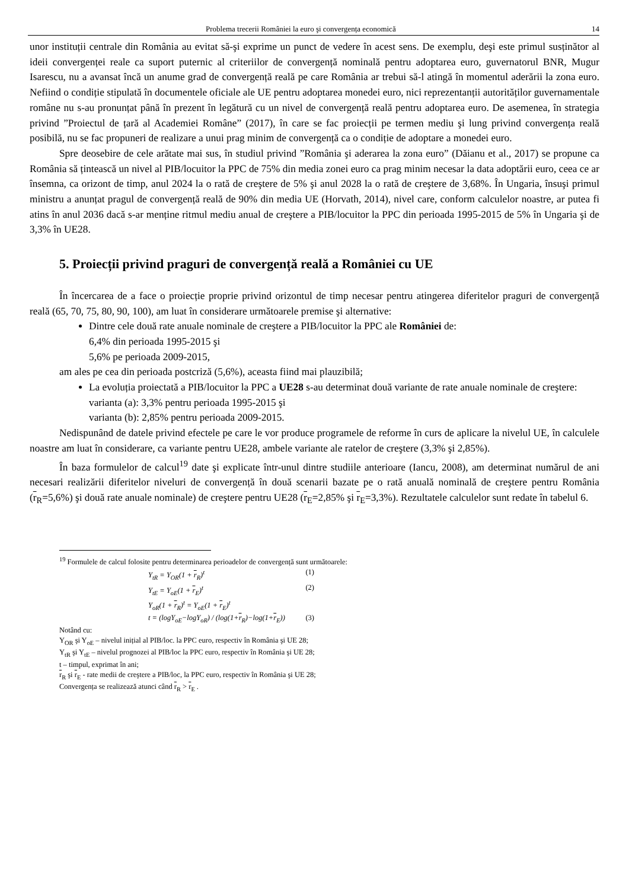Problema trecerii României la euro şi convergența economică 14
unor instituții centrale din România au evitat să-şi exprime un punct de vedere în acest sens. De exemplu, deşi este primul susținător al ideii convergenței reale ca suport puternic al criteriilor de convergență nominală pentru adoptarea euro, guvernatorul BNR, Mugur Isarescu, nu a avansat încă un anume grad de convergență reală pe care România ar trebui să-l atingă în momentul aderării la zona euro. Nefiind o condiție stipulată în documentele oficiale ale UE pentru adoptarea monedei euro, nici reprezentanții autorităților guvernamentale române nu s-au pronunțat până în prezent în legătură cu un nivel de convergență reală pentru adoptarea euro. De asemenea, în strategia privind ”Proiectul de țară al Academiei Române” (2017), în care se fac proiecții pe termen mediu şi lung privind convergența reală posibilă, nu se fac propuneri de realizare a unui prag minim de convergență ca o condiție de adoptare a monedei euro.
Spre deosebire de cele arătate mai sus, în studiul privind ”România şi aderarea la zona euro” (Dăianu et al., 2017) se propune ca România să țintească un nivel al PIB/locuitor la PPC de 75% din media zonei euro ca prag minim necesar la data adoptării euro, ceea ce ar însemna, ca orizont de timp, anul 2024 la o rată de creştere de 5% şi anul 2028 la o rată de creştere de 3,68%. În Ungaria, însuşi primul ministru a anunțat pragul de convergență reală de 90% din media UE (Horvath, 2014), nivel care, conform calculelor noastre, ar putea fi atins în anul 2036 dacă s-ar menține ritmul mediu anual de creştere a PIB/locuitor la PPC din perioada 1995-2015 de 5% în Ungaria şi de 3,3% în UE28.
5. Proiecții privind praguri de convergență reală a României cu UE
În încercarea de a face o proiecție proprie privind orizontul de timp necesar pentru atingerea diferitelor praguri de convergență reală (65, 70, 75, 80, 90, 100), am luat în considerare următoarele premise şi alternative:
Dintre cele două rate anuale nominale de creştere a PIB/locuitor la PPC ale României de:
6,4% din perioada 1995-2015 şi
5,6% pe perioada 2009-2015,
am ales pe cea din perioada postcriză (5,6%), aceasta fiind mai plauzibilă;
La evoluția proiectată a PIB/locuitor la PPC a UE28 s-au determinat două variante de rate anuale nominale de creştere:
varianta (a): 3,3% pentru perioada 1995-2015 şi
varianta (b): 2,85% pentru perioada 2009-2015.
Nedispunând de datele privind efectele pe care le vor produce programele de reforme în curs de aplicare la nivelul UE, în calculele noastre am luat în considerare, ca variante pentru UE28, ambele variante ale ratelor de creştere (3,3% şi 2,85%).
În baza formulelor de calcul<sup>19</sup> date şi explicate într-unul dintre studiile anterioare (Iancu, 2008), am determinat numărul de ani necesari realizării diferitelor niveluri de convergență în două scenarii bazate pe o rată anuală nominală de creştere pentru România (r<sub>R</sub>=5,6%) şi două rate anuale nominale) de creştere pentru UE28 (r<sub>E</sub>=2,85% şi r<sub>E</sub>=3,3%). Rezultatele calculelor sunt redate în tabelul 6.
<sup>19</sup> Formulele de calcul folosite pentru determinarea perioadelor de convergență sunt următoarele:
Y<sub>tR</sub> = Y<sub>OR</sub>(1 + r<sub>R</sub>)<sup>t</sup> (1)
Y<sub>tE</sub> = Y<sub>oE</sub>(1 + r<sub>E</sub>)<sup>t</sup> (2)
Y<sub>oR</sub>(1 + r<sub>R</sub>)<sup>t</sup> = Y<sub>oE</sub>(1 + r<sub>E</sub>)<sup>t</sup>
t = (logY<sub>oE</sub>−logY<sub>oR</sub>) / (log(1+r<sub>R</sub>)−log(1+r<sub>E</sub>)) (3)
Notând cu:
Y<sub>OR</sub> şi Y<sub>oE</sub> – nivelul inițial al PIB/loc. la PPC euro, respectiv în România şi UE 28;
Y<sub>tR</sub> şi Y<sub>tE</sub> – nivelul prognozei al PIB/loc la PPC euro, respectiv în România şi UE 28;
t – timpul, exprimat în ani;
r<sub>R</sub> şi r<sub>E</sub> - rate medii de creştere a PIB/loc, la PPC euro, respectiv în România şi UE 28;
Convergența se realizează atunci când r<sub>R</sub> > r<sub>E</sub> .